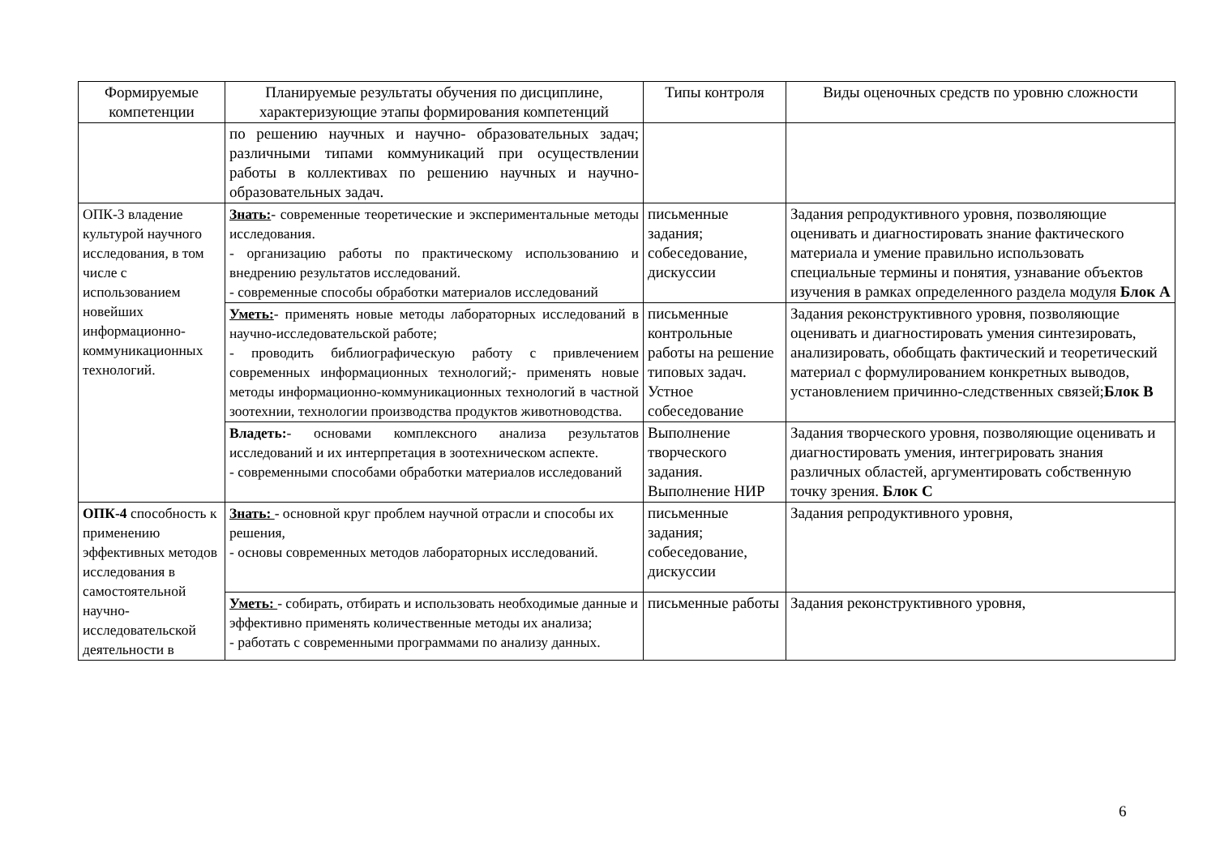| Формируемые компетенции | Планируемые результаты обучения по дисциплине, характеризующие этапы формирования компетенций | Типы контроля | Виды оценочных средств по уровню сложности |
| --- | --- | --- | --- |
| | по решению научных и научно- образовательных задач; различными типами коммуникаций при осуществлении работы в коллективах по решению научных и научно- образовательных задач. | | |
| ОПК-3 владение культурой научного исследования, в том числе с использованием новейших информационно-коммуникационных технологий. | Знать: - современные теоретические и экспериментальные методы исследования. - организацию работы по практическому использованию и внедрению результатов исследований. - современные способы обработки материалов исследований | письменные задания; собеседование, дискуссии | Задания репродуктивного уровня, позволяющие оценивать и диагностировать знание фактического материала и умение правильно использовать специальные термины и понятия, узнавание объектов изучения в рамках определенного раздела модуля Блок А |
| | Уметь: - применять новые методы лабораторных исследований в научно-исследовательской работе; - проводить библиографическую работу с привлечением современных информационных технологий;- применять новые методы информационно-коммуникационных технологий в частной зоотехнии, технологии производства продуктов животноводства. | письменные контрольные работы на решение типовых задач. Устное собеседование | Задания реконструктивного уровня, позволяющие оценивать и диагностировать умения синтезировать, анализировать, обобщать фактический и теоретический материал с формулированием конкретных выводов, установлением причинно-следственных связей; Блок В |
| | Владеть: - основами комплексного анализа результатов исследований и их интерпретация в зоотехническом аспекте. - современными способами обработки материалов исследований | Выполнение творческого задания. Выполнение НИР | Задания творческого уровня, позволяющие оценивать и диагностировать умения, интегрировать знания различных областей, аргументировать собственную точку зрения. Блок С |
| ОПК-4 способность к применению эффективных методов исследования в самостоятельной научно-исследовательской деятельности в | Знать: - основной круг проблем научной отрасли и способы их решения, - основы современных методов лабораторных исследований. | письменные задания; собеседование, дискуссии | Задания репродуктивного уровня, |
| | Уметь: - собирать, отбирать и использовать необходимые данные и эффективно применять количественные методы их анализа; - работать с современными программами по анализу данных. | письменные работы | Задания реконструктивного уровня, |
6